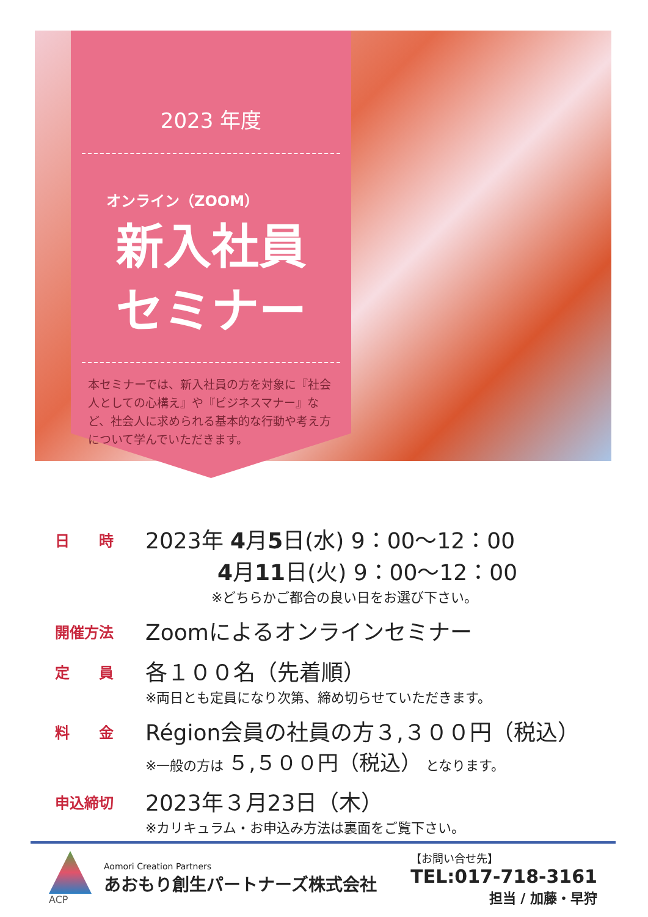2023 年度
オンライン（ZOOM）
新入社員
セミナー
本セミナーでは、新入社員の方を対象に『社会人としての心構え』や『ビジネスマナー』など、社会人に求められる基本的な行動や考え方について学んでいただきます。
日　　時
2023年 4月5日(水) 9：00〜12：00
4月11日(火) 9：00〜12：00
※どちらかご都合の良い日をお選び下さい。
開催方法
Zoomによるオンラインセミナー
定　　員
各１００名（先着順）
※両日とも定員になり次第、締め切らせていただきます。
料　　金
Région会員の社員の方３,３００円（税込）
※一般の方は ５,５００円（税込） となります。
申込締切
2023年３月23日（木）
※カリキュラム・お申込み方法は裏面をご覧下さい。
ACP
Aomori Creation Partners
あおもり創生パートナーズ株式会社
【お問い合せ先】
TEL:017-718-3161
担当 / 加藤・早狩